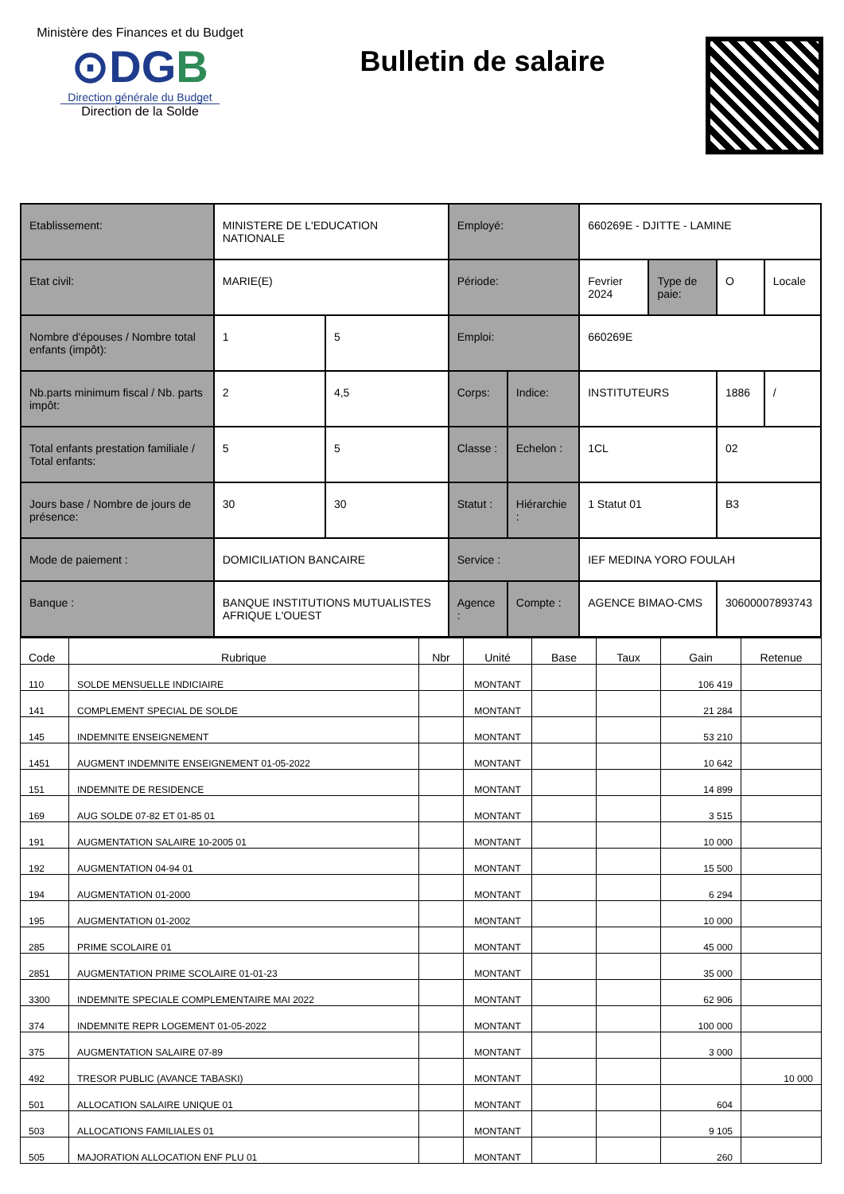Ministère des Finances et du Budget
⊙DGB
Direction générale du Budget
Direction de la Solde
Bulletin de salaire
| Etablissement: | MINISTERE DE L'EDUCATION NATIONALE | | Employé: | | 660269E - DJITTE - LAMINE | | | |
| Etat civil: | MARIE(E) | | Période: | | Fevrier 2024 | Type de paie: | O | Locale |
| Nombre d'épouses / Nombre total enfants (impôt): | 1 | 5 | Emploi: | | 660269E | | | |
| Nb.parts minimum fiscal / Nb. parts impôt: | 2 | 4,5 | Corps: | Indice: | INSTITUTEURS | | 1886 | / |
| Total enfants prestation familiale / Total enfants: | 5 | 5 | Classe : | Echelon : | 1CL | | 02 | |
| Jours base / Nombre de jours de présence: | 30 | 30 | Statut : | Hiérarchie : | 1 Statut 01 | | B3 | |
| Mode de paiement : | DOMICILIATION BANCAIRE | | Service : | | IEF MEDINA YORO FOULAH | | | |
| Banque : | BANQUE INSTITUTIONS MUTUALISTES AFRIQUE L'OUEST | | Agence : | Compte : | AGENCE BIMAO-CMS | | 30600007893743 | |
| Code | Rubrique | Nbr | Unité | Base | Taux | Gain | Retenue |
| --- | --- | --- | --- | --- | --- | --- | --- |
| 110 | SOLDE MENSUELLE INDICIAIRE | | MONTANT | | | 106 419 | |
| 141 | COMPLEMENT SPECIAL DE SOLDE | | MONTANT | | | 21 284 | |
| 145 | INDEMNITE ENSEIGNEMENT | | MONTANT | | | 53 210 | |
| 1451 | AUGMENT INDEMNITE ENSEIGNEMENT 01-05-2022 | | MONTANT | | | 10 642 | |
| 151 | INDEMNITE DE RESIDENCE | | MONTANT | | | 14 899 | |
| 169 | AUG SOLDE 07-82 ET 01-85 01 | | MONTANT | | | 3 515 | |
| 191 | AUGMENTATION SALAIRE 10-2005 01 | | MONTANT | | | 10 000 | |
| 192 | AUGMENTATION 04-94 01 | | MONTANT | | | 15 500 | |
| 194 | AUGMENTATION 01-2000 | | MONTANT | | | 6 294 | |
| 195 | AUGMENTATION 01-2002 | | MONTANT | | | 10 000 | |
| 285 | PRIME SCOLAIRE 01 | | MONTANT | | | 45 000 | |
| 2851 | AUGMENTATION PRIME SCOLAIRE 01-01-23 | | MONTANT | | | 35 000 | |
| 3300 | INDEMNITE SPECIALE COMPLEMENTAIRE MAI 2022 | | MONTANT | | | 62 906 | |
| 374 | INDEMNITE REPR LOGEMENT 01-05-2022 | | MONTANT | | | 100 000 | |
| 375 | AUGMENTATION SALAIRE 07-89 | | MONTANT | | | 3 000 | |
| 492 | TRESOR PUBLIC (AVANCE TABASKI) | | MONTANT | | | | 10 000 |
| 501 | ALLOCATION SALAIRE UNIQUE 01 | | MONTANT | | | 604 | |
| 503 | ALLOCATIONS FAMILIALES 01 | | MONTANT | | | 9 105 | |
| 505 | MAJORATION ALLOCATION ENF PLU 01 | | MONTANT | | | 260 | |